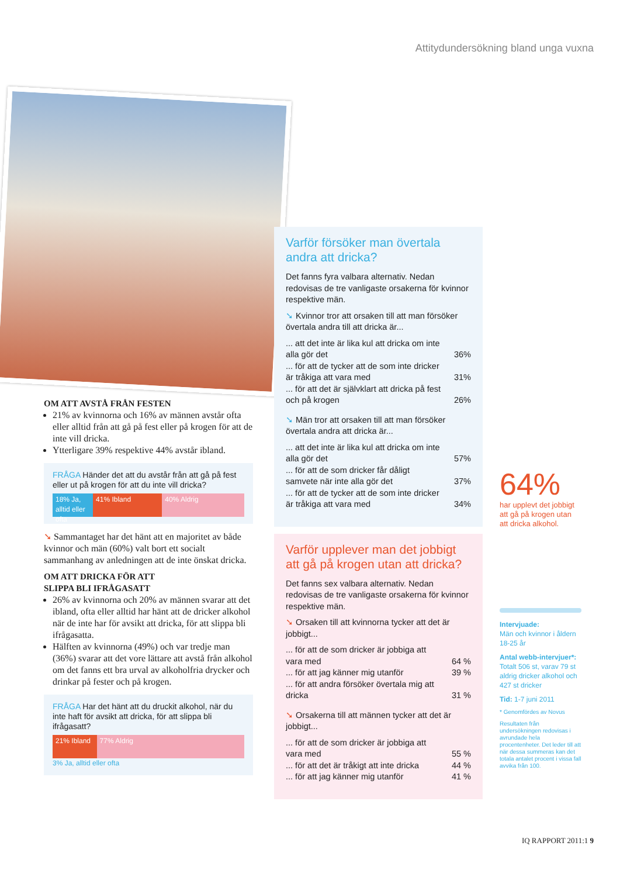Attitydundersökning bland unga vuxna
OM ATT AVSTÅ FRÅN FESTEN
21% av kvinnorna och 16% av männen avstår ofta eller alltid från att gå på fest eller på krogen för att de inte vill dricka.
Ytterligare 39% respektive 44% avstår ibland.
FRÅGA Händer det att du avstår från att gå på fest eller ut på krogen för att du inte vill dricka?
18% Ja, alltid eller ofta 41% Ibland 40% Aldrig
➘ Sammantaget har det hänt att en majoritet av både kvinnor och män (60%) valt bort ett socialt sammanhang av anledningen att de inte önskat dricka.
OM ATT DRICKA FÖR ATT
SLIPPA BLI IFRÅGASATT
26% av kvinnorna och 20% av männen svarar att det ibland, ofta eller alltid har hänt att de dricker alkohol när de inte har för avsikt att dricka, för att slippa bli ifrågasatta.
Hälften av kvinnorna (49%) och var tredje man (36%) svarar att det vore lättare att avstå från alkohol om det fanns ett bra urval av alkoholfria drycker och drinkar på fester och på krogen.
FRÅGA Har det hänt att du druckit alkohol, när du inte haft för avsikt att dricka, för att slippa bli ifrågasatt?
21% Ibland 77% Aldrig
3% Ja, alltid eller ofta
Varför försöker man övertala andra att dricka?
Det fanns fyra valbara alternativ. Nedan redovisas de tre vanligaste orsakerna för kvinnor respektive män.
➘ Kvinnor tror att orsaken till att man försöker övertala andra till att dricka är...
| ... att det inte är lika kul att dricka om inte alla gör det | 36% |
| ... för att de tycker att de som inte dricker är tråkiga att vara med | 31% |
| ... för att det är självklart att dricka på fest och på krogen | 26% |
➘ Män tror att orsaken till att man försöker övertala andra att dricka är...
| ... att det inte är lika kul att dricka om inte alla gör det | 57% |
| ... för att de som dricker får dåligt samvete när inte alla gör det | 37% |
| ... för att de tycker att de som inte dricker är tråkiga att vara med | 34% |
Varför upplever man det jobbigt att gå på krogen utan att dricka?
Det fanns sex valbara alternativ. Nedan redovisas de tre vanligaste orsakerna för kvinnor respektive män.
➘ Orsaken till att kvinnorna tycker att det är jobbigt...
| ... för att de som dricker är jobbiga att vara med | 64 % |
| ... för att jag känner mig utanför | 39 % |
| ... för att andra försöker övertala mig att dricka | 31 % |
➘ Orsakerna till att männen tycker att det är jobbigt...
| ... för att de som dricker är jobbiga att vara med | 55 % |
| ... för att det är tråkigt att inte dricka | 44 % |
| ... för att jag känner mig utanför | 41 % |
64%
har upplevt det jobbigt att gå på krogen utan att dricka alkohol.
Intervjuade:
Män och kvinnor i åldern 18-25 år
Antal webb-intervjuer*:
Totalt 506 st, varav 79 st aldrig dricker alkohol och 427 st dricker
Tid: 1-7 juni 2011
* Genomfördes av Novus
Resultaten från undersökningen redovisas i avrundade hela procentenheter. Det leder till att när dessa summeras kan det totala antalet procent i vissa fall avvika från 100.
IQ RAPPORT 2011:1 9